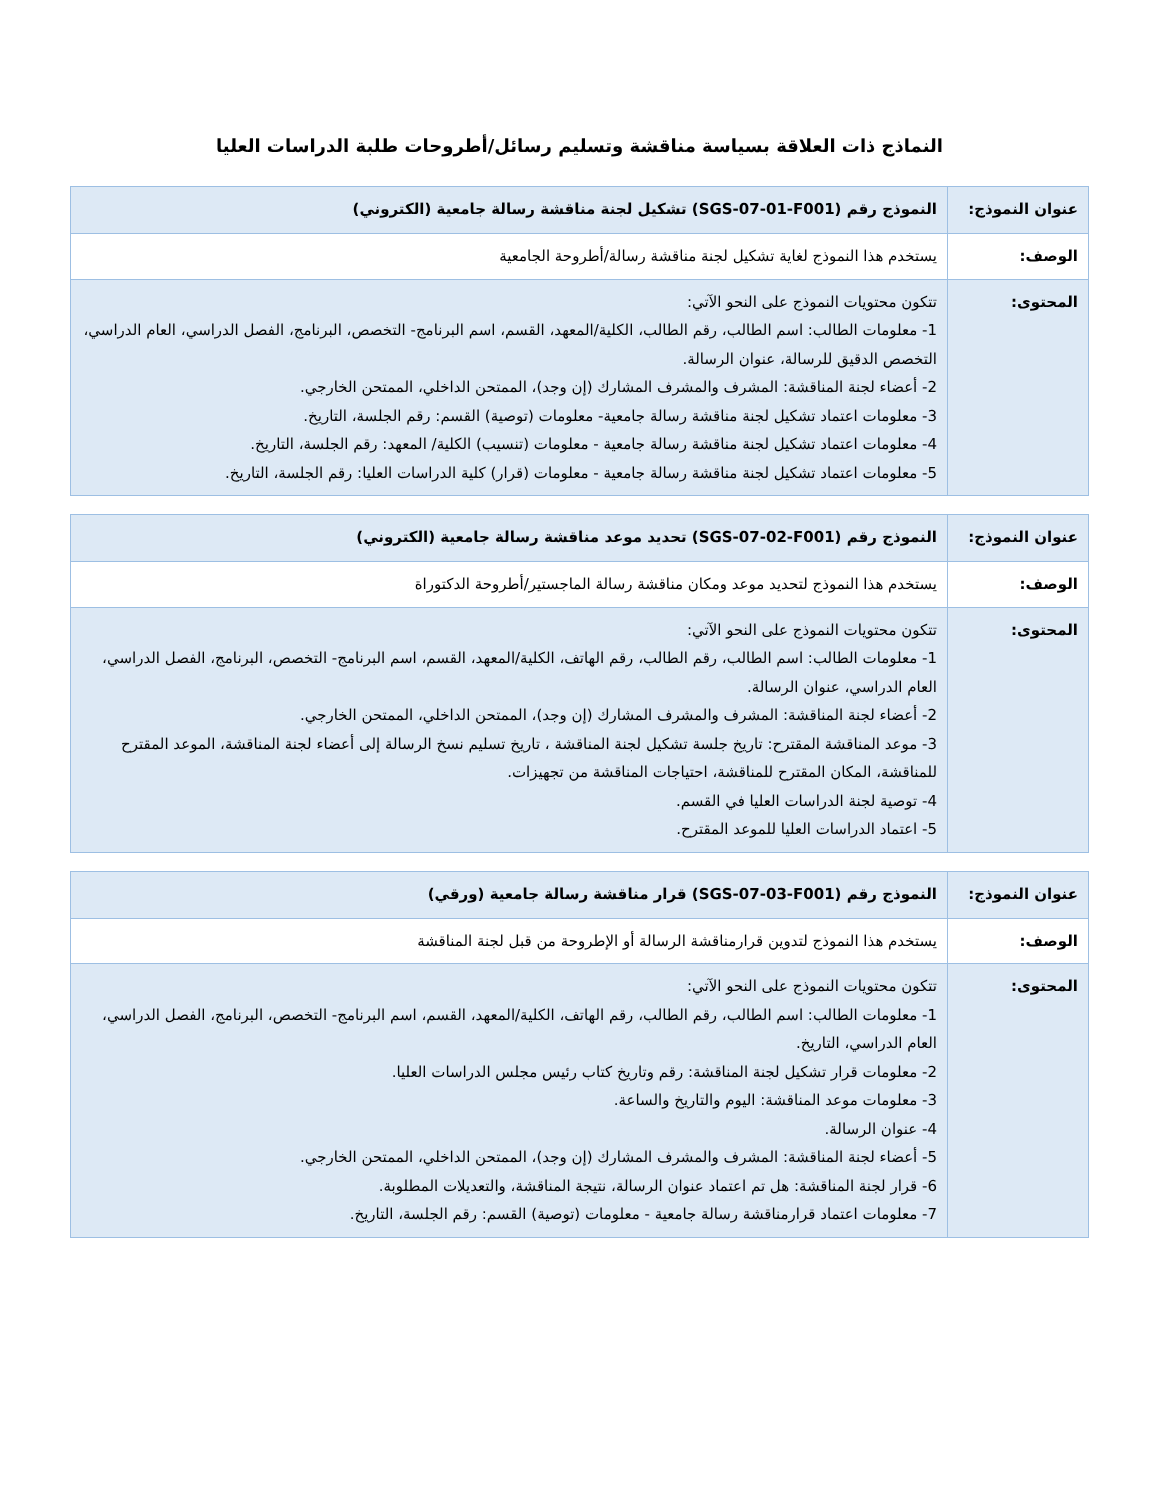النماذج ذات العلاقة بسياسة مناقشة وتسليم رسائل/أطروحات طلبة الدراسات العليا
| عنوان النموذج: | النموذج رقم (SGS-07-01-F001) تشكيل لجنة مناقشة رسالة جامعية (الكتروني) |
| الوصف: | يستخدم هذا النموذج لغاية تشكيل لجنة مناقشة رسالة/أطروحة الجامعية |
| المحتوى: | تتكون محتويات النموذج على النحو الآتي: 1- معلومات الطالب: اسم الطالب، رقم الطالب، الكلية/المعهد، القسم، اسم البرنامج- التخصص، البرنامج، الفصل الدراسي، العام الدراسي، التخصص الدقيق للرسالة، عنوان الرسالة. 2- أعضاء لجنة المناقشة: المشرف والمشرف المشارك (إن وجد)، الممتحن الداخلي، الممتحن الخارجي. 3- معلومات اعتماد تشكيل لجنة مناقشة رسالة جامعية- معلومات (توصية) القسم: رقم الجلسة، التاريخ. 4- معلومات اعتماد تشكيل لجنة مناقشة رسالة جامعية - معلومات (تنسيب) الكلية/ المعهد: رقم الجلسة، التاريخ. 5- معلومات اعتماد تشكيل لجنة مناقشة رسالة جامعية - معلومات (قرار) كلية الدراسات العليا: رقم الجلسة، التاريخ. |
| عنوان النموذج: | النموذج رقم (SGS-07-02-F001) تحديد موعد مناقشة رسالة جامعية (الكتروني) |
| الوصف: | يستخدم هذا النموذج لتحديد موعد ومكان مناقشة رسالة الماجستير/أطروحة الدكتوراة |
| المحتوى: | تتكون محتويات النموذج على النحو الآتي: 1- معلومات الطالب: اسم الطالب، رقم الطالب، رقم الهاتف، الكلية/المعهد، القسم، اسم البرنامج- التخصص، البرنامج، الفصل الدراسي، العام الدراسي، عنوان الرسالة. 2- أعضاء لجنة المناقشة: المشرف والمشرف المشارك (إن وجد)، الممتحن الداخلي، الممتحن الخارجي. 3- موعد المناقشة المقترح: تاريخ جلسة تشكيل لجنة المناقشة ، تاريخ تسليم نسخ الرسالة إلى أعضاء لجنة المناقشة، الموعد المقترح للمناقشة، المكان المقترح للمناقشة، احتياجات المناقشة من تجهيزات. 4- توصية لجنة الدراسات العليا في القسم. 5- اعتماد الدراسات العليا للموعد المقترح. |
| عنوان النموذج: | النموذج رقم (SGS-07-03-F001) قرار مناقشة رسالة جامعية (ورقي) |
| الوصف: | يستخدم هذا النموذج لتدوين قرارمناقشة الرسالة أو الإطروحة من قبل لجنة المناقشة |
| المحتوى: | تتكون محتويات النموذج على النحو الآتي: 1- معلومات الطالب: اسم الطالب، رقم الطالب، رقم الهاتف، الكلية/المعهد، القسم، اسم البرنامج- التخصص، البرنامج، الفصل الدراسي، العام الدراسي، التاريخ. 2- معلومات قرار تشكيل لجنة المناقشة: رقم وتاريخ كتاب رئيس مجلس الدراسات العليا. 3- معلومات موعد المناقشة: اليوم والتاريخ والساعة. 4- عنوان الرسالة. 5- أعضاء لجنة المناقشة: المشرف والمشرف المشارك (إن وجد)، الممتحن الداخلي، الممتحن الخارجي. 6- قرار لجنة المناقشة: هل تم اعتماد عنوان الرسالة، نتيجة المناقشة، والتعديلات المطلوبة. 7- معلومات اعتماد قرارمناقشة رسالة جامعية - معلومات (توصية) القسم: رقم الجلسة، التاريخ. |